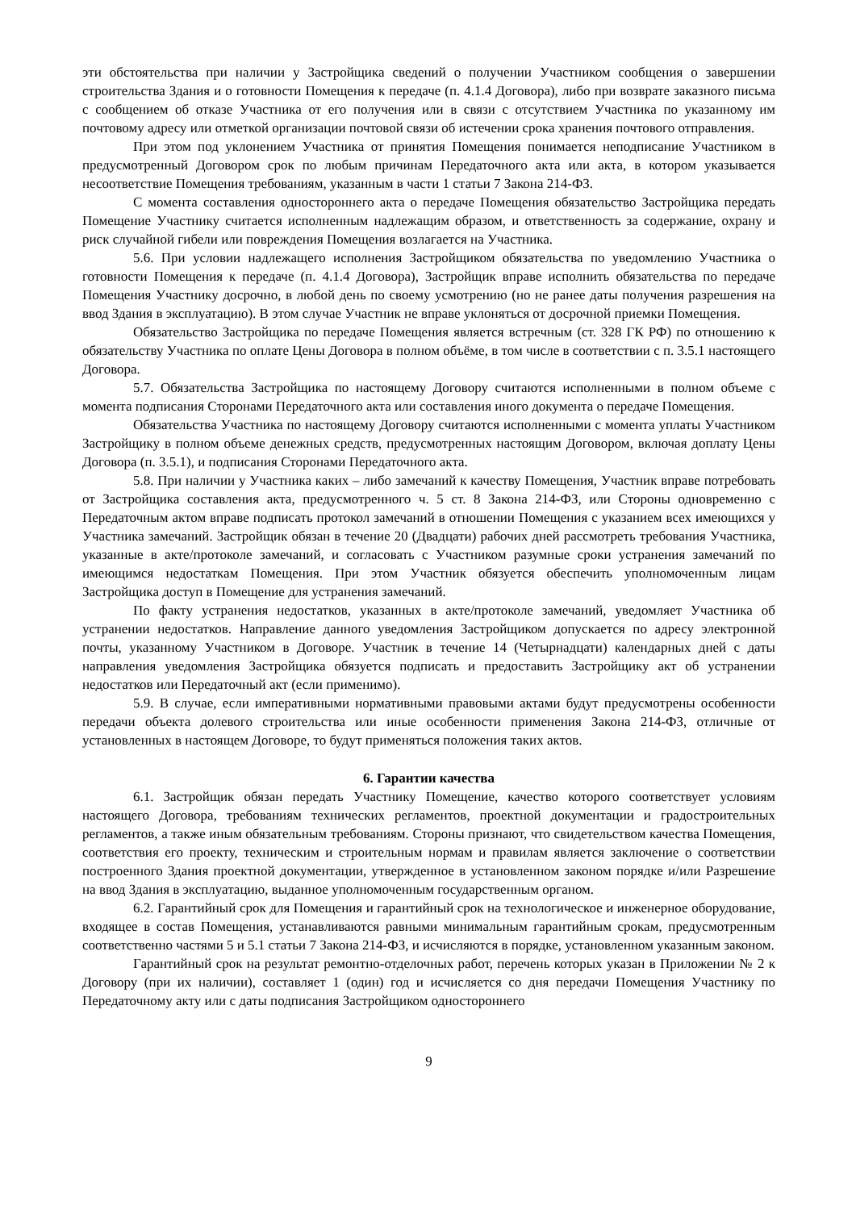эти обстоятельства при наличии у Застройщика сведений о получении Участником сообщения о завершении строительства Здания и о готовности Помещения к передаче (п. 4.1.4 Договора), либо при возврате заказного письма с сообщением об отказе Участника от его получения или в связи с отсутствием Участника по указанному им почтовому адресу или отметкой организации почтовой связи об истечении срока хранения почтового отправления.
При этом под уклонением Участника от принятия Помещения понимается неподписание Участником в предусмотренный Договором срок по любым причинам Передаточного акта или акта, в котором указывается несоответствие Помещения требованиям, указанным в части 1 статьи 7 Закона 214-ФЗ.
С момента составления одностороннего акта о передаче Помещения обязательство Застройщика передать Помещение Участнику считается исполненным надлежащим образом, и ответственность за содержание, охрану и риск случайной гибели или повреждения Помещения возлагается на Участника.
5.6. При условии надлежащего исполнения Застройщиком обязательства по уведомлению Участника о готовности Помещения к передаче (п. 4.1.4 Договора), Застройщик вправе исполнить обязательства по передаче Помещения Участнику досрочно, в любой день по своему усмотрению (но не ранее даты получения разрешения на ввод Здания в эксплуатацию). В этом случае Участник не вправе уклоняться от досрочной приемки Помещения.
Обязательство Застройщика по передаче Помещения является встречным (ст. 328 ГК РФ) по отношению к обязательству Участника по оплате Цены Договора в полном объёме, в том числе в соответствии с п. 3.5.1 настоящего Договора.
5.7. Обязательства Застройщика по настоящему Договору считаются исполненными в полном объеме с момента подписания Сторонами Передаточного акта или составления иного документа о передаче Помещения.
Обязательства Участника по настоящему Договору считаются исполненными с момента уплаты Участником Застройщику в полном объеме денежных средств, предусмотренных настоящим Договором, включая доплату Цены Договора (п. 3.5.1), и подписания Сторонами Передаточного акта.
5.8. При наличии у Участника каких – либо замечаний к качеству Помещения, Участник вправе потребовать от Застройщика составления акта, предусмотренного ч. 5 ст. 8 Закона 214-ФЗ, или Стороны одновременно с Передаточным актом вправе подписать протокол замечаний в отношении Помещения с указанием всех имеющихся у Участника замечаний. Застройщик обязан в течение 20 (Двадцати) рабочих дней рассмотреть требования Участника, указанные в акте/протоколе замечаний, и согласовать с Участником разумные сроки устранения замечаний по имеющимся недостаткам Помещения. При этом Участник обязуется обеспечить уполномоченным лицам Застройщика доступ в Помещение для устранения замечаний.
По факту устранения недостатков, указанных в акте/протоколе замечаний, уведомляет Участника об устранении недостатков. Направление данного уведомления Застройщиком допускается по адресу электронной почты, указанному Участником в Договоре. Участник в течение 14 (Четырнадцати) календарных дней с даты направления уведомления Застройщика обязуется подписать и предоставить Застройщику акт об устранении недостатков или Передаточный акт (если применимо).
5.9. В случае, если императивными нормативными правовыми актами будут предусмотрены особенности передачи объекта долевого строительства или иные особенности применения Закона 214-ФЗ, отличные от установленных в настоящем Договоре, то будут применяться положения таких актов.
6. Гарантии качества
6.1. Застройщик обязан передать Участнику Помещение, качество которого соответствует условиям настоящего Договора, требованиям технических регламентов, проектной документации и градостроительных регламентов, а также иным обязательным требованиям. Стороны признают, что свидетельством качества Помещения, соответствия его проекту, техническим и строительным нормам и правилам является заключение о соответствии построенного Здания проектной документации, утвержденное в установленном законом порядке и/или Разрешение на ввод Здания в эксплуатацию, выданное уполномоченным государственным органом.
6.2. Гарантийный срок для Помещения и гарантийный срок на технологическое и инженерное оборудование, входящее в состав Помещения, устанавливаются равными минимальным гарантийным срокам, предусмотренным соответственно частями 5 и 5.1 статьи 7 Закона 214-ФЗ, и исчисляются в порядке, установленном указанным законом.
Гарантийный срок на результат ремонтно-отделочных работ, перечень которых указан в Приложении № 2 к Договору (при их наличии), составляет 1 (один) год и исчисляется со дня передачи Помещения Участнику по Передаточному акту или с даты подписания Застройщиком одностороннего
9